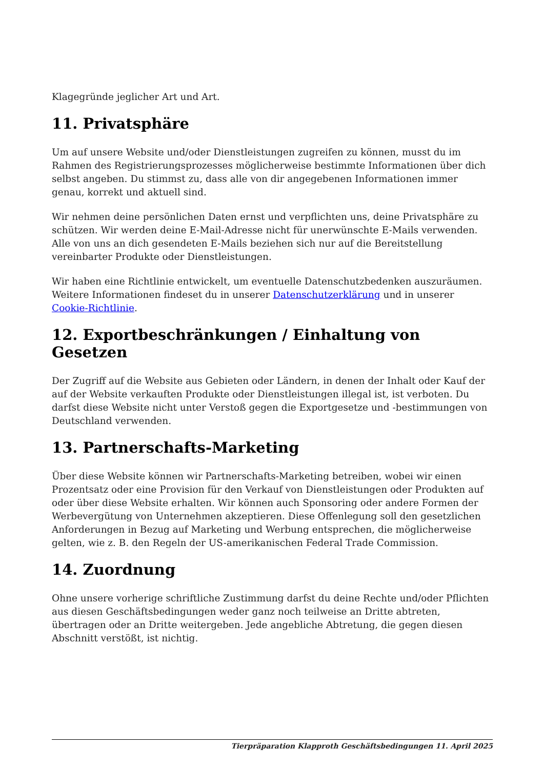Klagegründe jeglicher Art und Art.
11. Privatsphäre
Um auf unsere Website und/oder Dienstleistungen zugreifen zu können, musst du im Rahmen des Registrierungsprozesses möglicherweise bestimmte Informationen über dich selbst angeben. Du stimmst zu, dass alle von dir angegebenen Informationen immer genau, korrekt und aktuell sind.
Wir nehmen deine persönlichen Daten ernst und verpflichten uns, deine Privatsphäre zu schützen. Wir werden deine E-Mail-Adresse nicht für unerwünschte E-Mails verwenden. Alle von uns an dich gesendeten E-Mails beziehen sich nur auf die Bereitstellung vereinbarter Produkte oder Dienstleistungen.
Wir haben eine Richtlinie entwickelt, um eventuelle Datenschutzbedenken auszuräumen. Weitere Informationen findeset du in unserer Datenschutzerklärung und in unserer Cookie-Richtlinie.
12. Exportbeschränkungen / Einhaltung von Gesetzen
Der Zugriff auf die Website aus Gebieten oder Ländern, in denen der Inhalt oder Kauf der auf der Website verkauften Produkte oder Dienstleistungen illegal ist, ist verboten. Du darfst diese Website nicht unter Verstoß gegen die Exportgesetze und -bestimmungen von Deutschland verwenden.
13. Partnerschafts-Marketing
Über diese Website können wir Partnerschafts-Marketing betreiben, wobei wir einen Prozentsatz oder eine Provision für den Verkauf von Dienstleistungen oder Produkten auf oder über diese Website erhalten. Wir können auch Sponsoring oder andere Formen der Werbevergütung von Unternehmen akzeptieren. Diese Offenlegung soll den gesetzlichen Anforderungen in Bezug auf Marketing und Werbung entsprechen, die möglicherweise gelten, wie z. B. den Regeln der US-amerikanischen Federal Trade Commission.
14. Zuordnung
Ohne unsere vorherige schriftliche Zustimmung darfst du deine Rechte und/oder Pflichten aus diesen Geschäftsbedingungen weder ganz noch teilweise an Dritte abtreten, übertragen oder an Dritte weitergeben. Jede angebliche Abtretung, die gegen diesen Abschnitt verstößt, ist nichtig.
Tierpräparation Klapproth Geschäftsbedingungen 11. April 2025